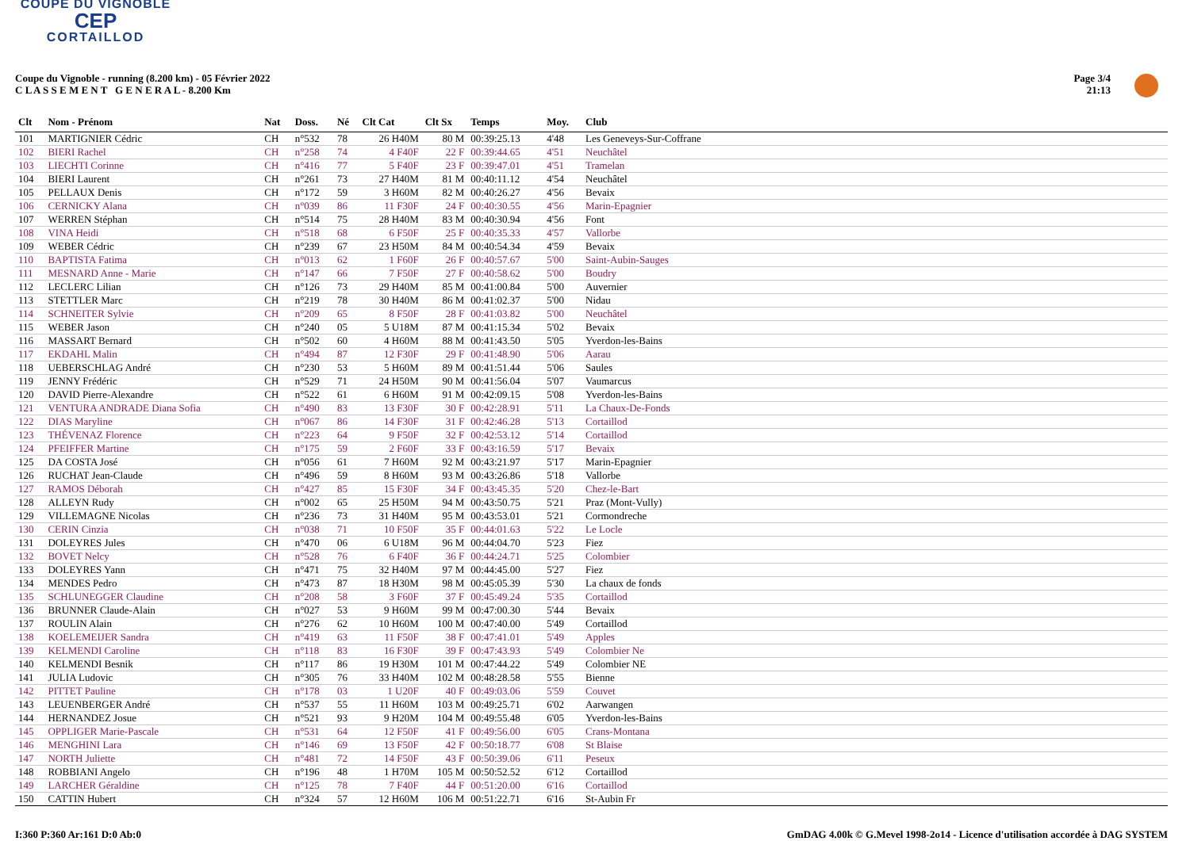COUPE DU VIGNOBLE
CEP
CORTAILLOD
Coupe du Vignoble - running (8.200 km) - 05 Février 2022
C L A S S E M E N T G E N E R A L - 8.200 Km
Page 3/4
21:13
| Clt | Nom - Prénom | Nat | Doss. | Né | Clt Cat | Clt Sx | Temps | Moy. | Club |
| --- | --- | --- | --- | --- | --- | --- | --- | --- | --- |
| 101 | MARTIGNIER Cédric | CH | n°532 | 78 | 26 H40M | 80 M | 00:39:25.13 | 4'48 | Les Geneveys-Sur-Coffrane |
| 102 | BIERI Rachel | CH | n°258 | 74 | 4 F40F | 22 F | 00:39:44.65 | 4'51 | Neuchâtel |
| 103 | LIECHTI Corinne | CH | n°416 | 77 | 5 F40F | 23 F | 00:39:47.01 | 4'51 | Tramelan |
| 104 | BIERI Laurent | CH | n°261 | 73 | 27 H40M | 81 M | 00:40:11.12 | 4'54 | Neuchâtel |
| 105 | PELLAUX Denis | CH | n°172 | 59 | 3 H60M | 82 M | 00:40:26.27 | 4'56 | Bevaix |
| 106 | CERNICKY Alana | CH | n°039 | 86 | 11 F30F | 24 F | 00:40:30.55 | 4'56 | Marin-Epagnier |
| 107 | WERREN Stéphan | CH | n°514 | 75 | 28 H40M | 83 M | 00:40:30.94 | 4'56 | Font |
| 108 | VINA Heidi | CH | n°518 | 68 | 6 F50F | 25 F | 00:40:35.33 | 4'57 | Vallorbe |
| 109 | WEBER Cédric | CH | n°239 | 67 | 23 H50M | 84 M | 00:40:54.34 | 4'59 | Bevaix |
| 110 | BAPTISTA Fatima | CH | n°013 | 62 | 1 F60F | 26 F | 00:40:57.67 | 5'00 | Saint-Aubin-Sauges |
| 111 | MESNARD Anne - Marie | CH | n°147 | 66 | 7 F50F | 27 F | 00:40:58.62 | 5'00 | Boudry |
| 112 | LECLERC Lilian | CH | n°126 | 73 | 29 H40M | 85 M | 00:41:00.84 | 5'00 | Auvernier |
| 113 | STETTLER Marc | CH | n°219 | 78 | 30 H40M | 86 M | 00:41:02.37 | 5'00 | Nidau |
| 114 | SCHNEITER Sylvie | CH | n°209 | 65 | 8 F50F | 28 F | 00:41:03.82 | 5'00 | Neuchâtel |
| 115 | WEBER Jason | CH | n°240 | 05 | 5 U18M | 87 M | 00:41:15.34 | 5'02 | Bevaix |
| 116 | MASSART Bernard | CH | n°502 | 60 | 4 H60M | 88 M | 00:41:43.50 | 5'05 | Yverdon-les-Bains |
| 117 | EKDAHL Malin | CH | n°494 | 87 | 12 F30F | 29 F | 00:41:48.90 | 5'06 | Aarau |
| 118 | UEBERSCHLAG André | CH | n°230 | 53 | 5 H60M | 89 M | 00:41:51.44 | 5'06 | Saules |
| 119 | JENNY Frédéric | CH | n°529 | 71 | 24 H50M | 90 M | 00:41:56.04 | 5'07 | Vaumarcus |
| 120 | DAVID Pierre-Alexandre | CH | n°522 | 61 | 6 H60M | 91 M | 00:42:09.15 | 5'08 | Yverdon-les-Bains |
| 121 | VENTURA ANDRADE Diana Sofia | CH | n°490 | 83 | 13 F30F | 30 F | 00:42:28.91 | 5'11 | La Chaux-De-Fonds |
| 122 | DIAS Maryline | CH | n°067 | 86 | 14 F30F | 31 F | 00:42:46.28 | 5'13 | Cortaillod |
| 123 | THÉVENAZ Florence | CH | n°223 | 64 | 9 F50F | 32 F | 00:42:53.12 | 5'14 | Cortaillod |
| 124 | PFEIFFER Martine | CH | n°175 | 59 | 2 F60F | 33 F | 00:43:16.59 | 5'17 | Bevaix |
| 125 | DA COSTA José | CH | n°056 | 61 | 7 H60M | 92 M | 00:43:21.97 | 5'17 | Marin-Epagnier |
| 126 | RUCHAT Jean-Claude | CH | n°496 | 59 | 8 H60M | 93 M | 00:43:26.86 | 5'18 | Vallorbe |
| 127 | RAMOS Déborah | CH | n°427 | 85 | 15 F30F | 34 F | 00:43:45.35 | 5'20 | Chez-le-Bart |
| 128 | ALLEYN Rudy | CH | n°002 | 65 | 25 H50M | 94 M | 00:43:50.75 | 5'21 | Praz (Mont-Vully) |
| 129 | VILLEMAGNE Nicolas | CH | n°236 | 73 | 31 H40M | 95 M | 00:43:53.01 | 5'21 | Cormondreche |
| 130 | CERIN Cinzia | CH | n°038 | 71 | 10 F50F | 35 F | 00:44:01.63 | 5'22 | Le Locle |
| 131 | DOLEYRES Jules | CH | n°470 | 06 | 6 U18M | 96 M | 00:44:04.70 | 5'23 | Fiez |
| 132 | BOVET Nelcy | CH | n°528 | 76 | 6 F40F | 36 F | 00:44:24.71 | 5'25 | Colombier |
| 133 | DOLEYRES Yann | CH | n°471 | 75 | 32 H40M | 97 M | 00:44:45.00 | 5'27 | Fiez |
| 134 | MENDES Pedro | CH | n°473 | 87 | 18 H30M | 98 M | 00:45:05.39 | 5'30 | La chaux de fonds |
| 135 | SCHLUNEGGER Claudine | CH | n°208 | 58 | 3 F60F | 37 F | 00:45:49.24 | 5'35 | Cortaillod |
| 136 | BRUNNER Claude-Alain | CH | n°027 | 53 | 9 H60M | 99 M | 00:47:00.30 | 5'44 | Bevaix |
| 137 | ROULIN Alain | CH | n°276 | 62 | 10 H60M | 100 M | 00:47:40.00 | 5'49 | Cortaillod |
| 138 | KOELEMEIJER Sandra | CH | n°419 | 63 | 11 F50F | 38 F | 00:47:41.01 | 5'49 | Apples |
| 139 | KELMENDI Caroline | CH | n°118 | 83 | 16 F30F | 39 F | 00:47:43.93 | 5'49 | Colombier Ne |
| 140 | KELMENDI Besnik | CH | n°117 | 86 | 19 H30M | 101 M | 00:47:44.22 | 5'49 | Colombier NE |
| 141 | JULIA Ludovic | CH | n°305 | 76 | 33 H40M | 102 M | 00:48:28.58 | 5'55 | Bienne |
| 142 | PITTET Pauline | CH | n°178 | 03 | 1 U20F | 40 F | 00:49:03.06 | 5'59 | Couvet |
| 143 | LEUENBERGER André | CH | n°537 | 55 | 11 H60M | 103 M | 00:49:25.71 | 6'02 | Aarwangen |
| 144 | HERNANDEZ Josue | CH | n°521 | 93 | 9 H20M | 104 M | 00:49:55.48 | 6'05 | Yverdon-les-Bains |
| 145 | OPPLIGER Marie-Pascale | CH | n°531 | 64 | 12 F50F | 41 F | 00:49:56.00 | 6'05 | Crans-Montana |
| 146 | MENGHINI Lara | CH | n°146 | 69 | 13 F50F | 42 F | 00:50:18.77 | 6'08 | St Blaise |
| 147 | NORTH Juliette | CH | n°481 | 72 | 14 F50F | 43 F | 00:50:39.06 | 6'11 | Peseux |
| 148 | ROBBIANI Angelo | CH | n°196 | 48 | 1 H70M | 105 M | 00:50:52.52 | 6'12 | Cortaillod |
| 149 | LARCHER Géraldine | CH | n°125 | 78 | 7 F40F | 44 F | 00:51:20.00 | 6'16 | Cortaillod |
| 150 | CATTIN Hubert | CH | n°324 | 57 | 12 H60M | 106 M | 00:51:22.71 | 6'16 | St-Aubin Fr |
I:360 P:360 Ar:161 D:0 Ab:0 GmDAG 4.00k © G.Mevel 1998-2o14 - Licence d'utilisation accordée à DAG SYSTEM